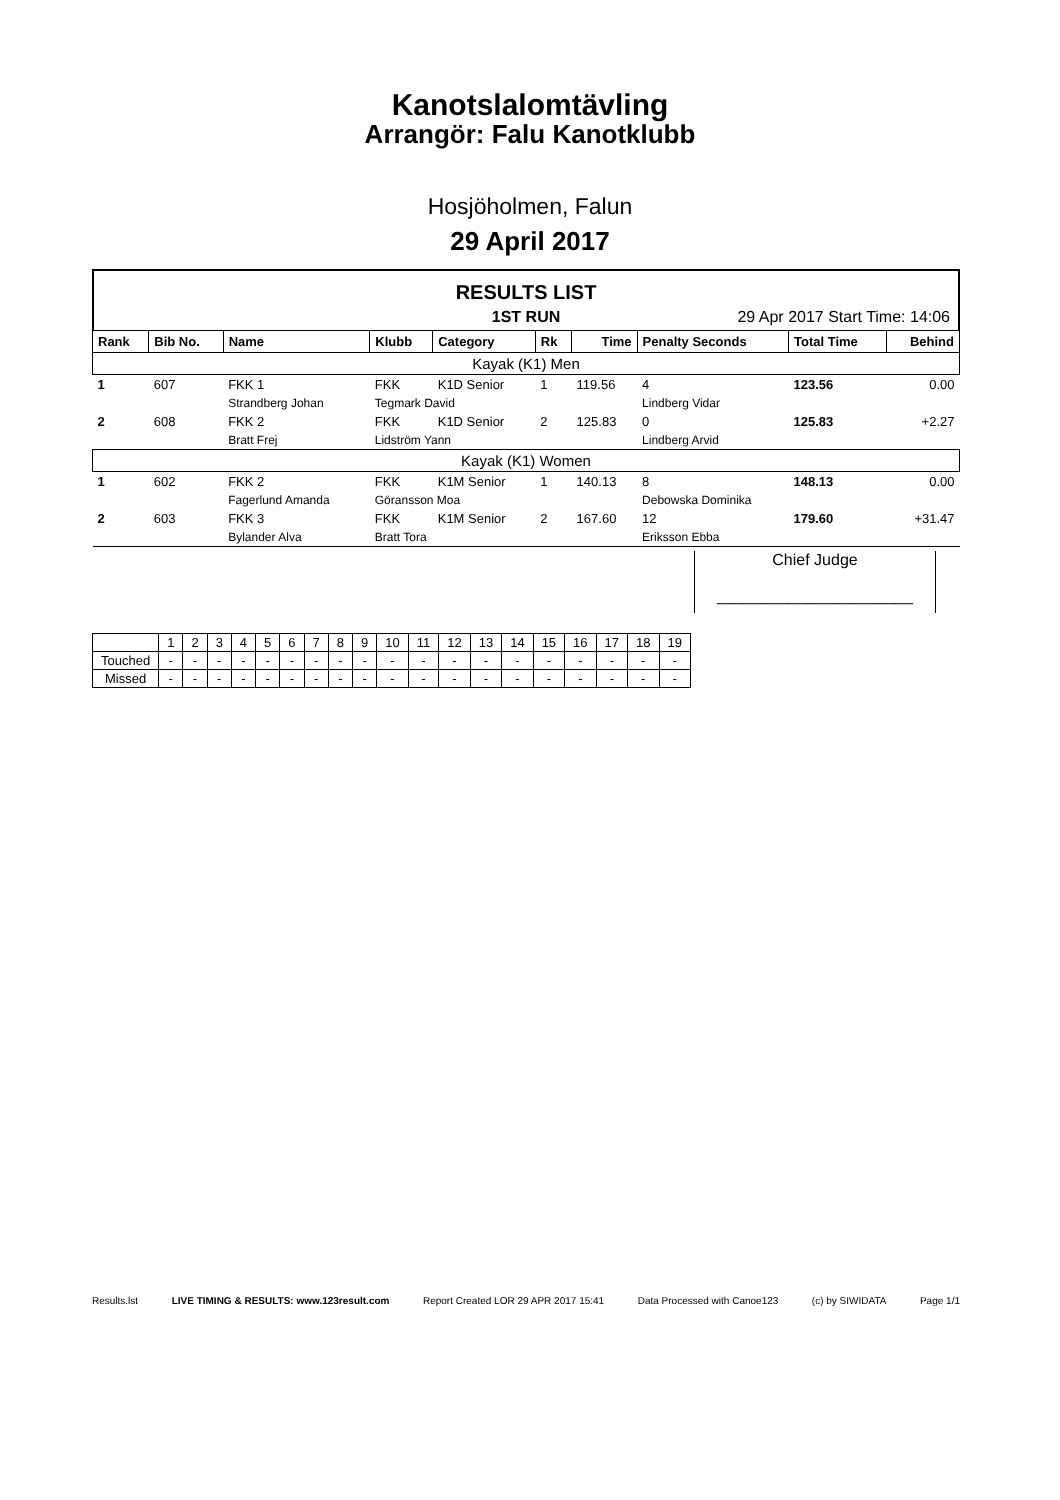Kanotslalomtävling
Arrangör: Falu Kanotklubb
Hosjöholmen, Falun
29 April 2017
RESULTS LIST
1ST RUN 29 Apr 2017 Start Time: 14:06
| Rank | Bib No. | Name | Klubb | Category | Rk | Time | Penalty Seconds | Total Time | Behind |
| --- | --- | --- | --- | --- | --- | --- | --- | --- | --- |
| Kayak (K1) Men | | | | | | | | | |
| 1 | 607 | FKK 1 | FKK | K1D Senior | 1 | 119.56 | 4 | 123.56 | 0.00 |
| | | Strandberg Johan | Tegmark David | | | | Lindberg Vidar | | |
| 2 | 608 | FKK 2 | FKK | K1D Senior | 2 | 125.83 | 0 | 125.83 | +2.27 |
| | | Bratt Frej | Lidström Yann | | | | Lindberg Arvid | | |
| Kayak (K1) Women | | | | | | | | | |
| 1 | 602 | FKK 2 | FKK | K1M Senior | 1 | 140.13 | 8 | 148.13 | 0.00 |
| | | Fagerlund Amanda | Göransson Moa | | | | Debowska Dominika | | |
| 2 | 603 | FKK 3 | FKK | K1M Senior | 2 | 167.60 | 12 | 179.60 | +31.47 |
| | | Bylander Alva | Bratt Tora | | | | Eriksson Ebba | | |
Chief Judge
______________________
| | 1 | 2 | 3 | 4 | 5 | 6 | 7 | 8 | 9 | 10 | 11 | 12 | 13 | 14 | 15 | 16 | 17 | 18 | 19 |
| Touched | - | - | - | - | - | - | - | - | - | - | - | - | - | - | - | - | - | - | - |
| Missed | - | - | - | - | - | - | - | - | - | - | - | - | - | - | - | - | - | - | - |
Results.lst LIVE TIMING & RESULTS: www.123result.com Report Created LOR 29 APR 2017 15:41 Data Processed with Canoe123 (c) by SIWIDATA Page 1/1